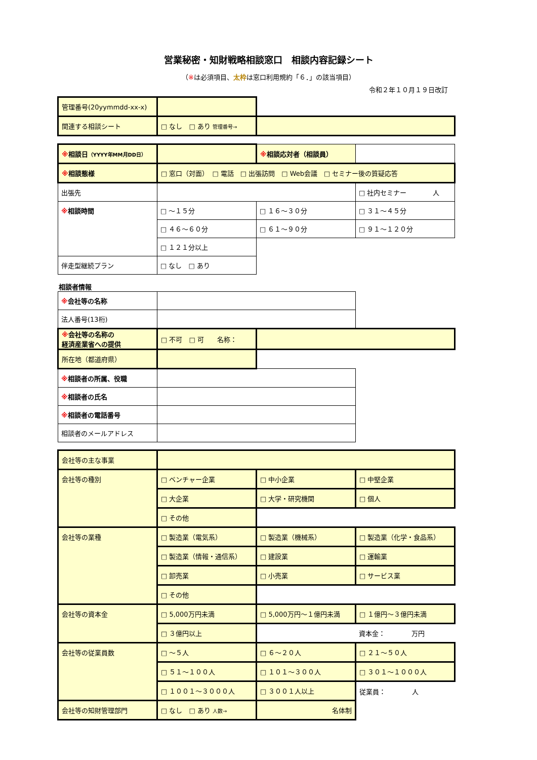営業秘密・知財戦略相談窓口　相談内容記録シート
（※は必須項目、太枠は窓口利用規約「６．」の該当項目）
令和２年１０月１９日改訂
| 管理番号(20yymmdd-xx-x) | | |
| 関連する相談シート | □ なし □ あり 管理番号→ | |
| ※ 相談日 （YYYY年MM月DD日） | | ※ 相談応対者（相談員） | |
| ※ 相談態様 | □ 窓口（対面） □ 電話 □ 出張訪問 □ Web会議 □ セミナー後の質疑応答 | | |
| 出張先 | | | □ 社内セミナー 人 |
| ※ 相談時間 | □ ～１５分 | □ １６～３０分 | □ ３１～４５分 |
| | □ ４６～６０分 | □ ６１～９０分 | □ ９１～１２０分 |
| | □ １２１分以上 | | |
| 伴走型継続プラン | □ なし □ あり | | |
相談者情報
| ※ 会社等の名称 | | | |
| 法人番号(13桁) | | | |
| ※ 会社等の名称の 経済産業省への提供 | □ 不可 □ 可 名称： | | |
| 所在地（都道府県） | | | |
| ※ 相談者の所属、役職 | | | |
| ※ 相談者の氏名 | | | |
| ※ 相談者の電話番号 | | | |
| 相談者のメールアドレス | | | |
| 会社等の主な事業 | | | |
| 会社等の種別 | □ ベンチャー企業 | □ 中小企業 | □ 中堅企業 |
| | □ 大企業 | □ 大学・研究機関 | □ 個人 |
| | □ その他 | | |
| 会社等の業種 | □ 製造業（電気系） | □ 製造業（機械系） | □ 製造業（化学・食品系） |
| | □ 製造業（情報・通信系） | □ 建設業 | □ 運輸業 |
| | □ 卸売業 | □ 小売業 | □ サービス業 |
| | □ その他 | | |
| 会社等の資本金 | □ 5,000万円未満 | □ 5,000万円～１億円未満 | □ １億円～３億円未満 |
| | □ ３億円以上 | | 資本金： 万円 |
| 会社等の従業員数 | □ ～５人 | □ ６～２０人 | □ ２１～５０人 |
| | □ ５１～１００人 | □ １０１～３００人 | □ ３０１～１０００人 |
| | □ １００１～３０００人 | □ ３００１人以上 | 従業員： 人 |
| 会社等の知財管理部門 | □ なし □ あり 人数→ | 名体制 | |